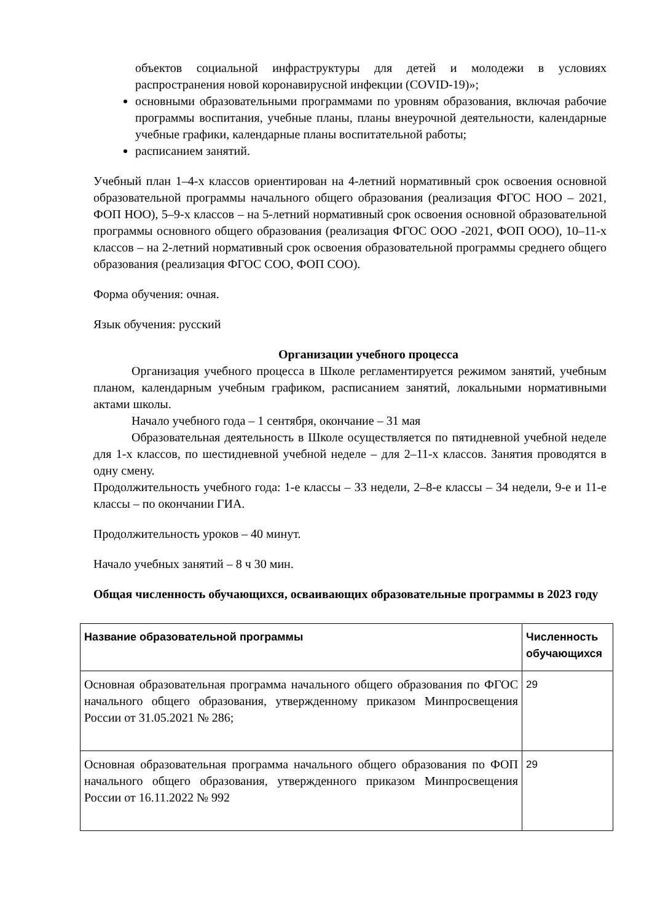объектов социальной инфраструктуры для детей и молодежи в условиях распространения новой коронавирусной инфекции (COVID-19)»;
основными образовательными программами по уровням образования, включая рабочие программы воспитания, учебные планы, планы внеурочной деятельности, календарные учебные графики, календарные планы воспитательной работы;
расписанием занятий.
Учебный план 1–4-х классов ориентирован на 4-летний нормативный срок освоения основной образовательной программы начального общего образования (реализация ФГОС НОО – 2021, ФОП НОО), 5–9-х классов – на 5-летний нормативный срок освоения основной образовательной программы основного общего образования (реализация ФГОС ООО -2021, ФОП ООО), 10–11-х классов – на 2-летний нормативный срок освоения образовательной программы среднего общего образования (реализация ФГОС СОО, ФОП СОО).
Форма обучения: очная.
Язык обучения: русский
Организации учебного процесса
Организация учебного процесса в Школе регламентируется режимом занятий, учебным планом, календарным учебным графиком, расписанием занятий, локальными нормативными актами школы.
Начало учебного года – 1 сентября, окончание – 31 мая
Образовательная деятельность в Школе осуществляется по пятидневной учебной неделе для 1-х классов, по шестидневной учебной неделе – для 2–11-х классов. Занятия проводятся в одну смену.
Продолжительность учебного года: 1-е классы – 33 недели, 2–8-е классы – 34 недели, 9-е и 11-е классы – по окончании ГИА.
Продолжительность уроков – 40 минут.
Начало учебных занятий – 8 ч 30 мин.
Общая численность обучающихся, осваивающих образовательные программы в 2023 году
| Название образовательной программы | Численность обучающихся |
| --- | --- |
| Основная образовательная программа начального общего образования по ФГОС начального общего образования, утвержденному приказом Минпросвещения России от 31.05.2021 № 286; | 29 |
| Основная образовательная программа начального общего образования по ФОП начального общего образования, утвержденного приказом Минпросвещения России от 16.11.2022 № 992 | 29 |